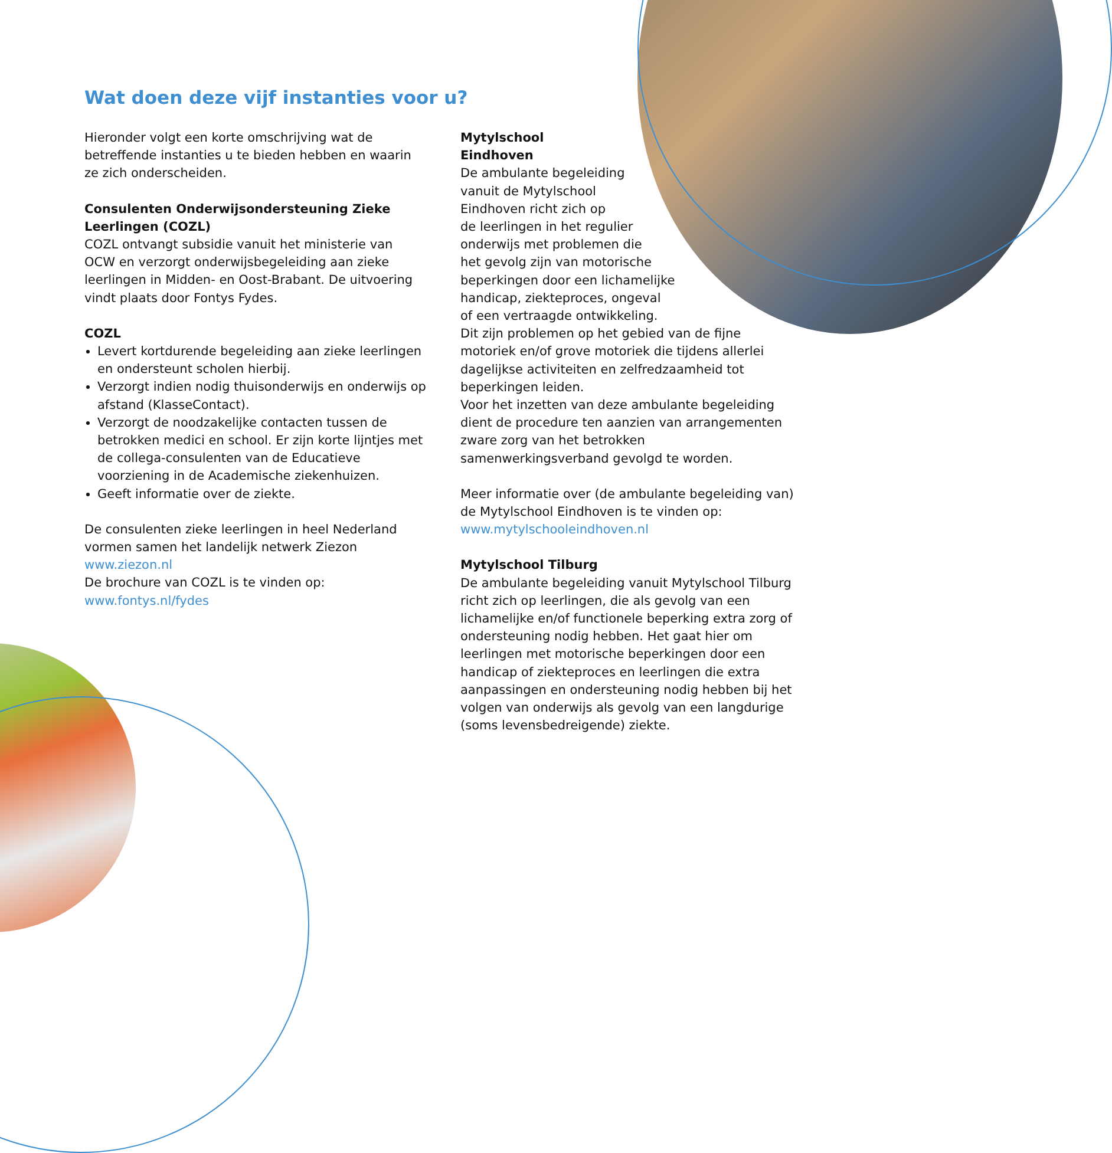Wat doen deze vijf instanties voor u?
Hieronder volgt een korte omschrijving wat de betreffende instanties u te bieden hebben en waarin ze zich onderscheiden.
Consulenten Onderwijsondersteuning Zieke Leerlingen (COZL)
COZL ontvangt subsidie vanuit het ministerie van OCW en verzorgt onderwijsbegeleiding aan zieke leerlingen in Midden- en Oost-Brabant. De uitvoering vindt plaats door Fontys Fydes.
COZL
Levert kortdurende begeleiding aan zieke leerlingen en ondersteunt scholen hierbij.
Verzorgt indien nodig thuisonderwijs en onderwijs op afstand (KlasseContact).
Verzorgt de noodzakelijke contacten tussen de betrokken medici en school. Er zijn korte lijntjes met de collega-consulenten van de Educatieve voorziening in de Academische ziekenhuizen.
Geeft informatie over de ziekte.
De consulenten zieke leerlingen in heel Nederland vormen samen het landelijk netwerk Ziezon
www.ziezon.nl
De brochure van COZL is te vinden op:
www.fontys.nl/fydes
Mytylschool
Eindhoven
De ambulante begeleiding
vanuit de Mytylschool
Eindhoven richt zich op
de leerlingen in het regulier
onderwijs met problemen die
het gevolg zijn van motorische
beperkingen door een lichamelijke
handicap, ziekteproces, ongeval
of een vertraagde ontwikkeling.
Dit zijn problemen op het gebied van de fijne motoriek en/of grove motoriek die tijdens allerlei dagelijkse activiteiten en zelfredzaamheid tot beperkingen leiden.
Voor het inzetten van deze ambulante begeleiding dient de procedure ten aanzien van arrangementen zware zorg van het betrokken samenwerkingsverband gevolgd te worden.
Meer informatie over (de ambulante begeleiding van) de Mytylschool Eindhoven is te vinden op:
www.mytylschooleindhoven.nl
Mytylschool Tilburg
De ambulante begeleiding vanuit Mytylschool Tilburg richt zich op leerlingen, die als gevolg van een lichamelijke en/of functionele beperking extra zorg of ondersteuning nodig hebben. Het gaat hier om leerlingen met motorische beperkingen door een handicap of ziekteproces en leerlingen die extra aanpassingen en ondersteuning nodig hebben bij het volgen van onderwijs als gevolg van een langdurige (soms levensbedreigende) ziekte.